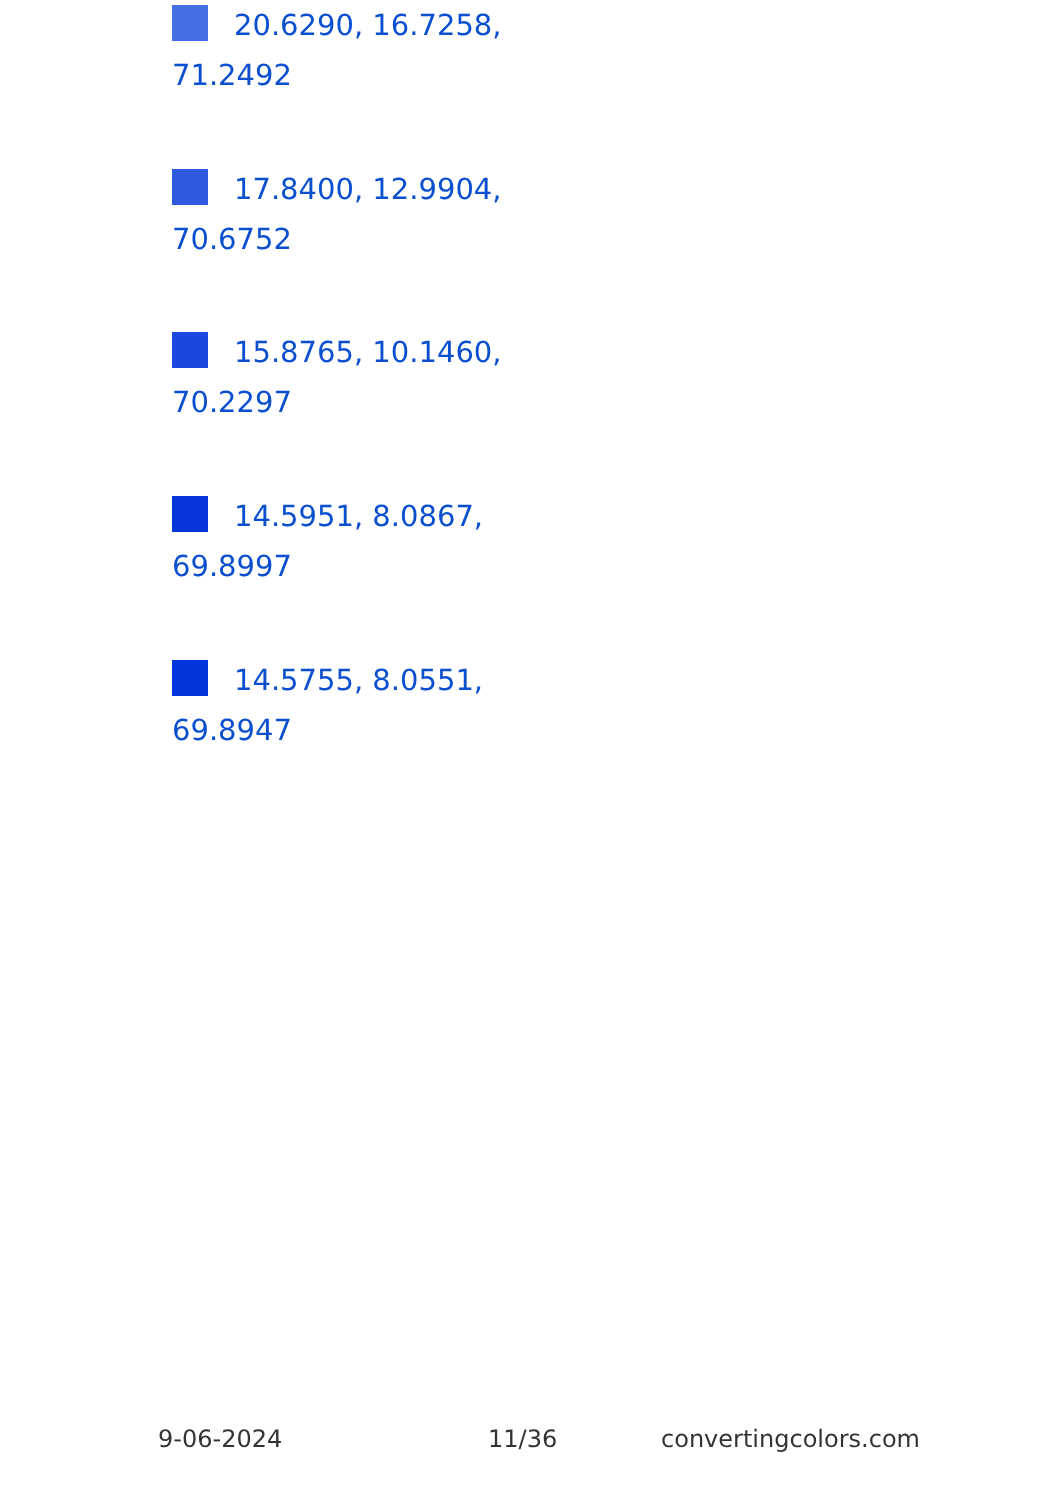20.6290, 16.7258, 71.2492
17.8400, 12.9904, 70.6752
15.8765, 10.1460, 70.2297
14.5951, 8.0867, 69.8997
14.5755, 8.0551, 69.8947
9-06-2024 11/36 convertingcolors.com